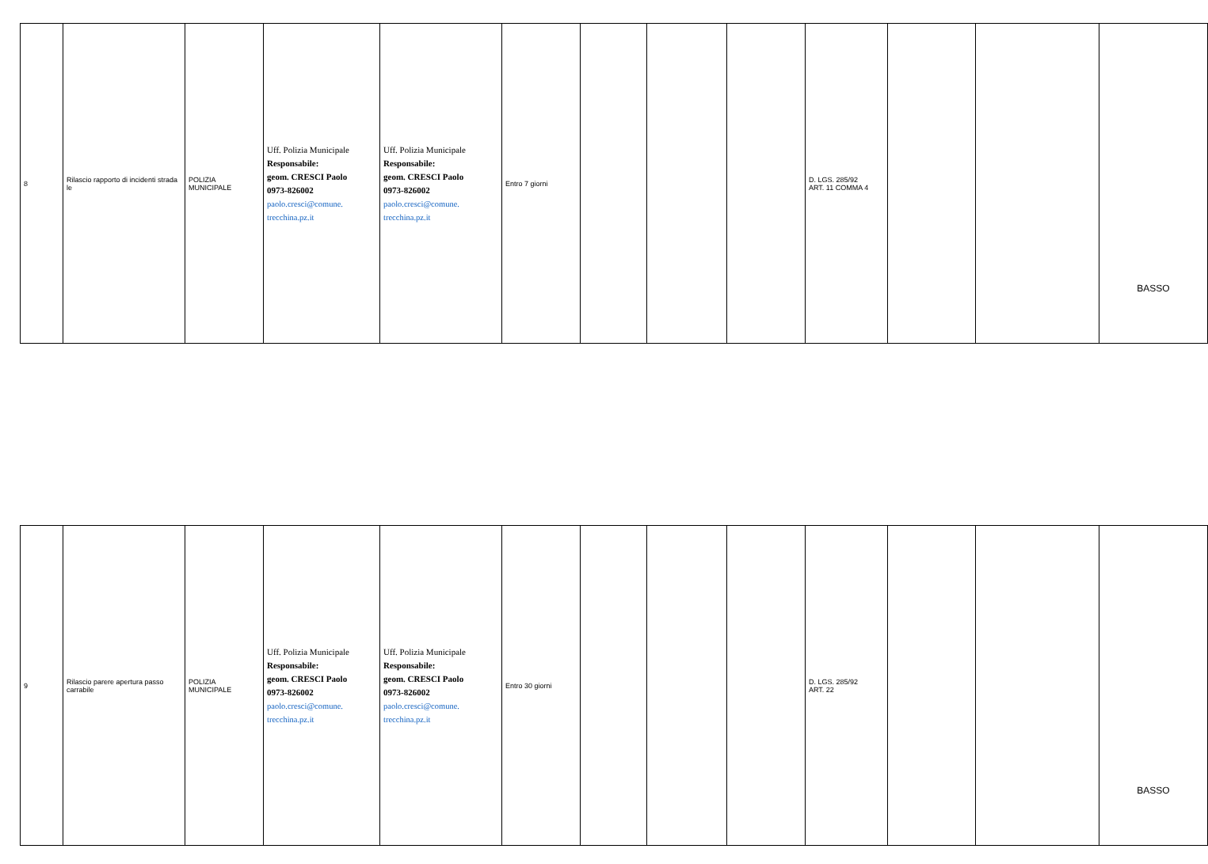| 8 | Rilascio rapporto di incidenti strada le | POLIZIA MUNICIPALE | Uff. Polizia Municipale Responsabile: geom. CRESCI Paolo 0973-826002 paolo.cresci@comune. trecchina.pz.it | Uff. Polizia Municipale Responsabile: geom. CRESCI Paolo 0973-826002 paolo.cresci@comune. trecchina.pz.it | Entro 7 giorni | | | | D. LGS. 285/92 ART. 11 COMMA 4 | | | BASSO |
| 9 | Rilascio parere apertura passo carrabile | POLIZIA MUNICIPALE | Uff. Polizia Municipale Responsabile: geom. CRESCI Paolo 0973-826002 paolo.cresci@comune. trecchina.pz.it | Uff. Polizia Municipale Responsabile: geom. CRESCI Paolo 0973-826002 paolo.cresci@comune. trecchina.pz.it | Entro 30 giorni | | | | D. LGS. 285/92 ART. 22 | | | BASSO |